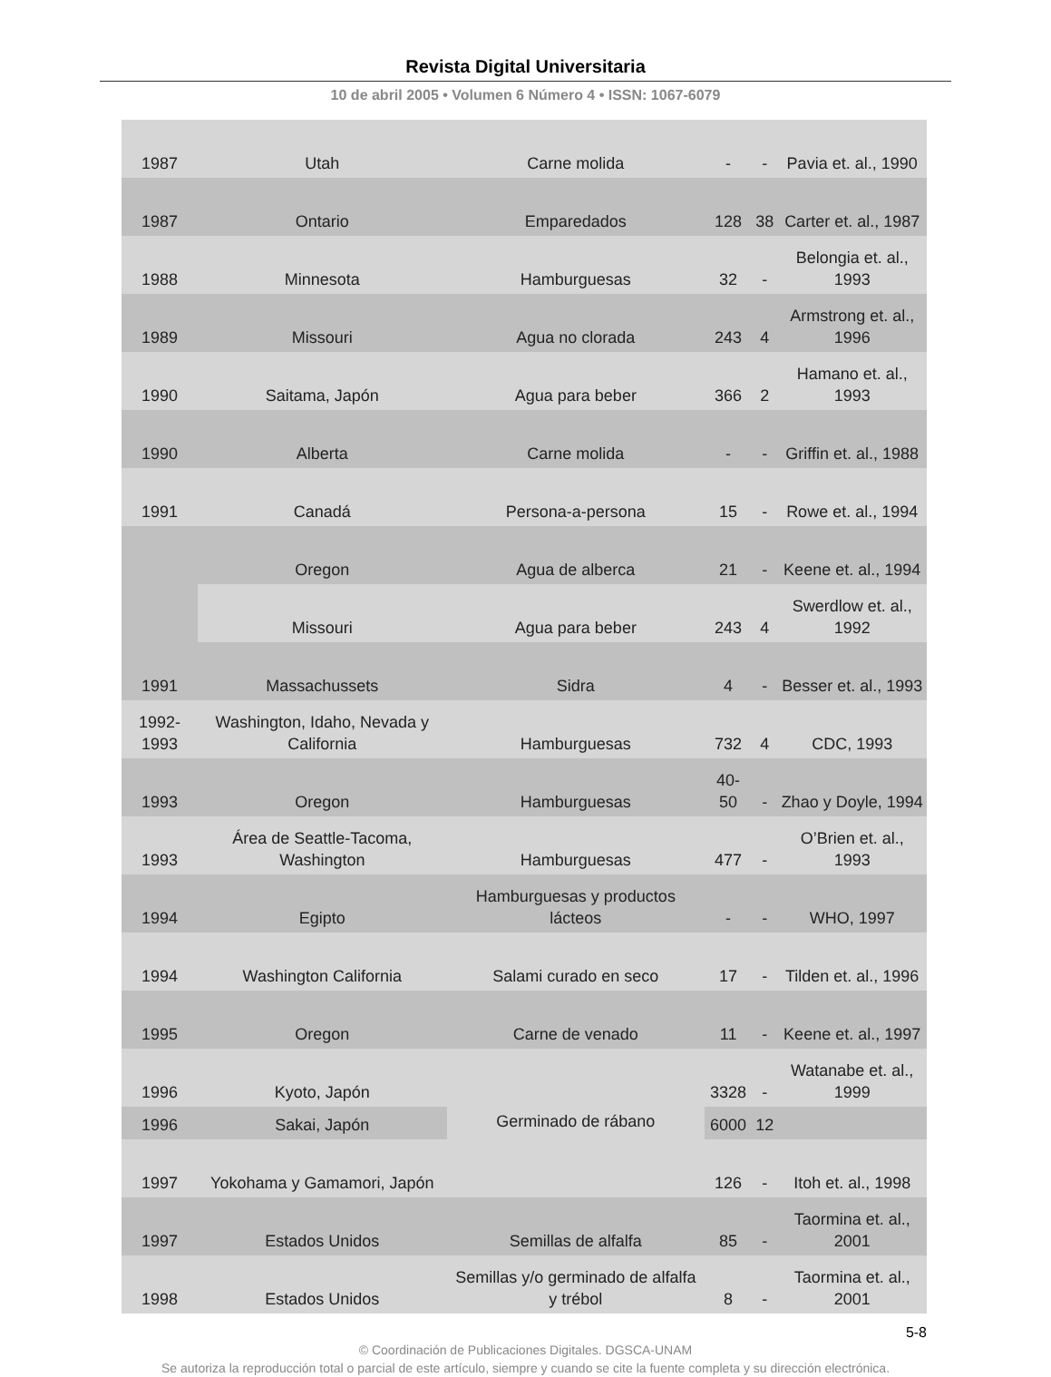Revista Digital Universitaria
10 de abril 2005 • Volumen 6 Número 4 • ISSN: 1067-6079
| 1987 | Utah | Carne molida | - | - | Pavia et. al., 1990 |
| 1987 | Ontario | Emparedados | 128 | 38 | Carter et. al., 1987 |
| 1988 | Minnesota | Hamburguesas | 32 | - | Belongia et. al., 1993 |
| 1989 | Missouri | Agua no clorada | 243 | 4 | Armstrong et. al., 1996 |
| 1990 | Saitama, Japón | Agua para beber | 366 | 2 | Hamano et. al., 1993 |
| 1990 | Alberta | Carne molida | - | - | Griffin et. al., 1988 |
| 1991 | Canadá | Persona-a-persona | 15 | - | Rowe et. al., 1994 |
| | Oregon | Agua de alberca | 21 | - | Keene et. al., 1994 |
| | Missouri | Agua para beber | 243 | 4 | Swerdlow et. al., 1992 |
| 1991 | Massachussets | Sidra | 4 | - | Besser et. al., 1993 |
| 1992-1993 | Washington, Idaho, Nevada y California | Hamburguesas | 732 | 4 | CDC, 1993 |
| 1993 | Oregon | Hamburguesas | 40-50 | - | Zhao y Doyle, 1994 |
| 1993 | Área de Seattle-Tacoma, Washington | Hamburguesas | 477 | - | O’Brien et. al., 1993 |
| 1994 | Egipto | Hamburguesas y productos lácteos | - | - | WHO, 1997 |
| 1994 | Washington California | Salami curado en seco | 17 | - | Tilden et. al., 1996 |
| 1995 | Oregon | Carne de venado | 11 | - | Keene et. al., 1997 |
| 1996 | Kyoto, Japón | Germinado de rábano | 3328 | - | Watanabe et. al., 1999 |
| 1996 | Sakai, Japón | | 6000 | 12 | |
| 1997 | Yokohama y Gamamori, Japón | | 126 | - | Itoh et. al., 1998 |
| 1997 | Estados Unidos | Semillas de alfalfa | 85 | - | Taormina et. al., 2001 |
| 1998 | Estados Unidos | Semillas y/o germinado de alfalfa y trébol | 8 | - | Taormina et. al., 2001 |
5-8
© Coordinación de Publicaciones Digitales. DGSCA-UNAM
Se autoriza la reproducción total o parcial de este artículo, siempre y cuando se cite la fuente completa y su dirección electrónica.